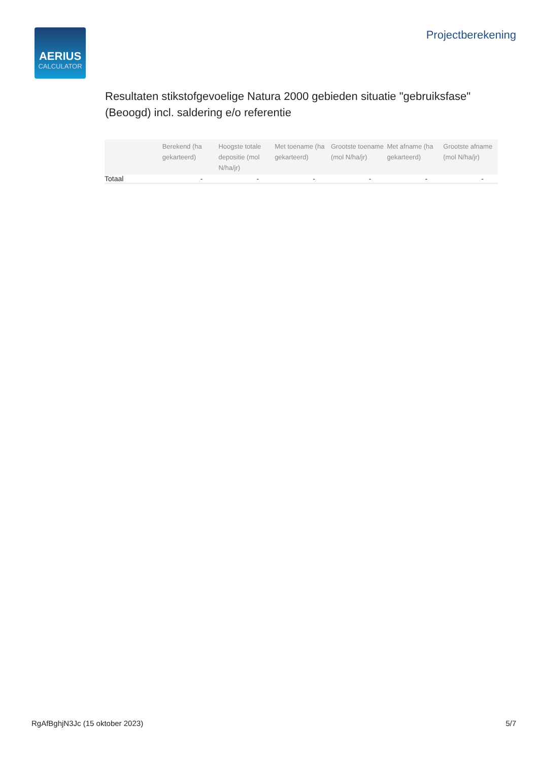AERIUS
CALCULATOR
Projectberekening
Resultaten stikstofgevoelige Natura 2000 gebieden situatie "gebruiksfase" (Beoogd) incl. saldering e/o referentie
| | Berekend (ha gekarteerd) | Hoogste totale depositie (mol N/ha/jr) | Met toename (ha gekarteerd) | Grootste toename (mol N/ha/jr) | Met afname (ha gekarteerd) | Grootste afname (mol N/ha/jr) |
| --- | --- | --- | --- | --- | --- | --- |
| Totaal | - | - | - | - | - | - |
RgAfBghjN3Jc (15 oktober 2023) 5/7